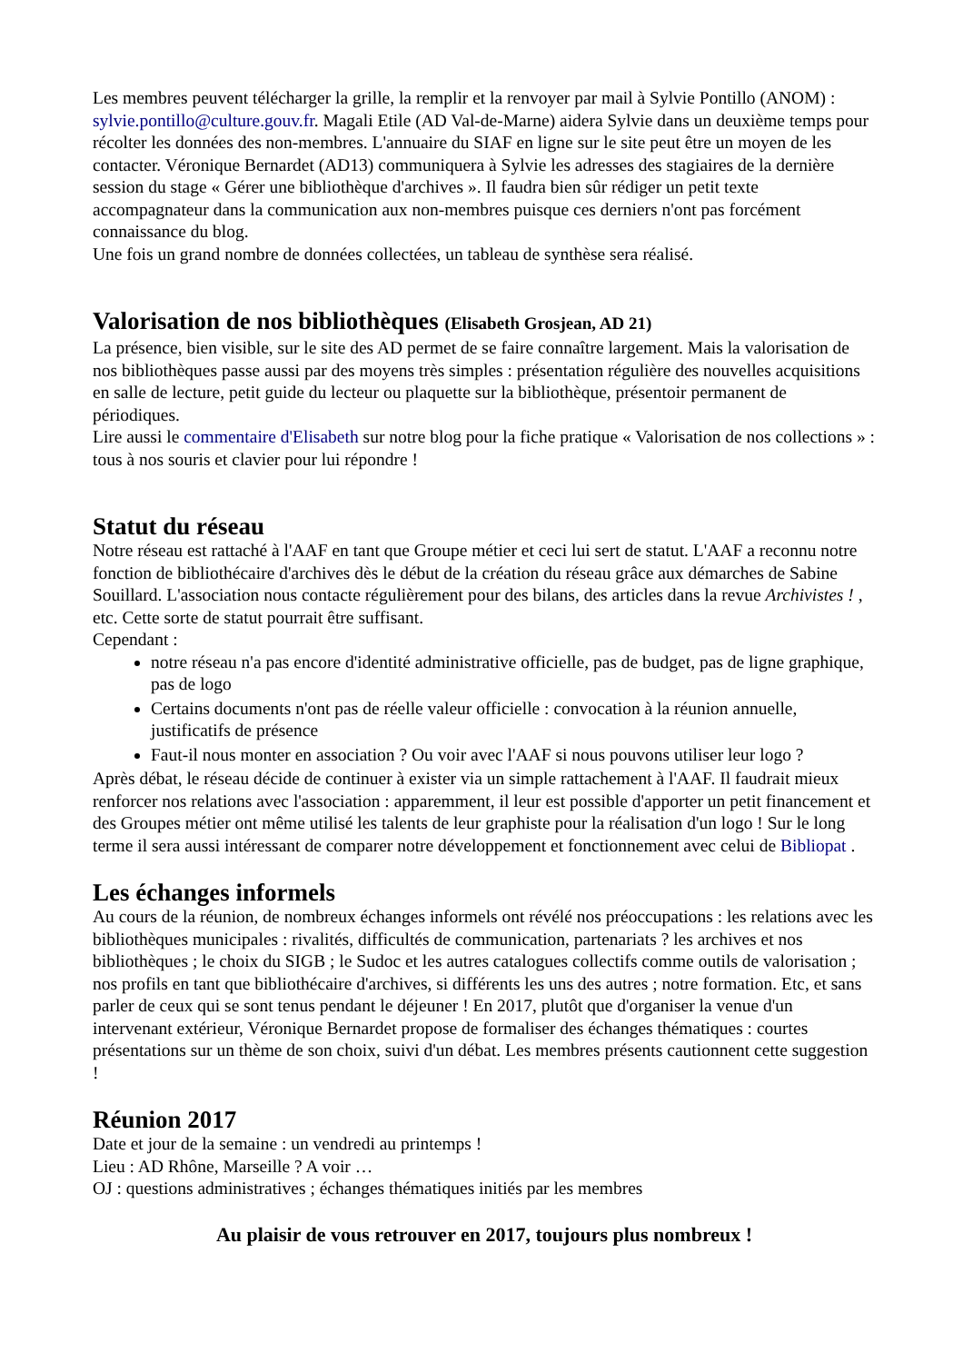Les membres peuvent télécharger la grille, la remplir et la renvoyer par mail à Sylvie Pontillo (ANOM) : sylvie.pontillo@culture.gouv.fr. Magali Etile (AD Val-de-Marne) aidera Sylvie dans un deuxième temps pour récolter les données des non-membres. L'annuaire du SIAF en ligne sur le site peut être un moyen de les contacter. Véronique Bernardet (AD13) communiquera à Sylvie les adresses des stagiaires de la dernière session du stage « Gérer une bibliothèque d'archives ». Il faudra bien sûr rédiger un petit texte accompagnateur dans la communication aux non-membres puisque ces derniers n'ont pas forcément connaissance du blog.
Une fois un grand nombre de données collectées, un tableau de synthèse sera réalisé.
Valorisation de nos bibliothèques (Elisabeth Grosjean, AD 21)
La présence, bien visible, sur le site des AD permet de se faire connaître largement. Mais la valorisation de nos bibliothèques passe aussi par des moyens très simples : présentation régulière des nouvelles acquisitions en salle de lecture, petit guide du lecteur ou plaquette sur la bibliothèque, présentoir permanent de périodiques.
Lire aussi le commentaire d'Elisabeth sur notre blog pour la fiche pratique « Valorisation de nos collections » : tous à nos souris et clavier pour lui répondre !
Statut du réseau
Notre réseau est rattaché à l'AAF en tant que Groupe métier et ceci lui sert de statut. L'AAF a reconnu notre fonction de bibliothécaire d'archives dès le début de la création du réseau grâce aux démarches de Sabine Souillard. L'association nous contacte régulièrement pour des bilans, des articles dans la revue Archivistes ! , etc. Cette sorte de statut pourrait être suffisant.
Cependant :
notre réseau n'a pas encore d'identité administrative officielle, pas de budget, pas de ligne graphique, pas de logo
Certains documents n'ont pas de réelle valeur officielle : convocation à la réunion annuelle, justificatifs de présence
Faut-il nous monter en association ? Ou voir avec l'AAF si nous pouvons utiliser leur logo ?
Après débat, le réseau décide de continuer à exister via un simple rattachement à l'AAF. Il faudrait mieux renforcer nos relations avec l'association : apparemment, il leur est possible d'apporter un petit financement et des Groupes métier ont même utilisé les talents de leur graphiste pour la réalisation d'un logo ! Sur le long terme il sera aussi intéressant de comparer notre développement et fonctionnement avec celui de Bibliopat .
Les échanges informels
Au cours de la réunion, de nombreux échanges informels ont révélé nos préoccupations : les relations avec les bibliothèques municipales : rivalités, difficultés de communication, partenariats ? les archives et nos bibliothèques ; le choix du SIGB ; le Sudoc et les autres catalogues collectifs comme outils de valorisation ; nos profils en tant que bibliothécaire d'archives, si différents les uns des autres ; notre formation. Etc, et sans parler de ceux qui se sont tenus pendant le déjeuner ! En 2017, plutôt que d'organiser la venue d'un intervenant extérieur, Véronique Bernardet propose de formaliser des échanges thématiques : courtes présentations sur un thème de son choix, suivi d'un débat. Les membres présents cautionnent cette suggestion !
Réunion 2017
Date et jour de la semaine : un vendredi au printemps !
Lieu : AD Rhône, Marseille ? A voir …
OJ : questions administratives ; échanges thématiques initiés par les membres
Au plaisir de vous retrouver en 2017, toujours plus nombreux !